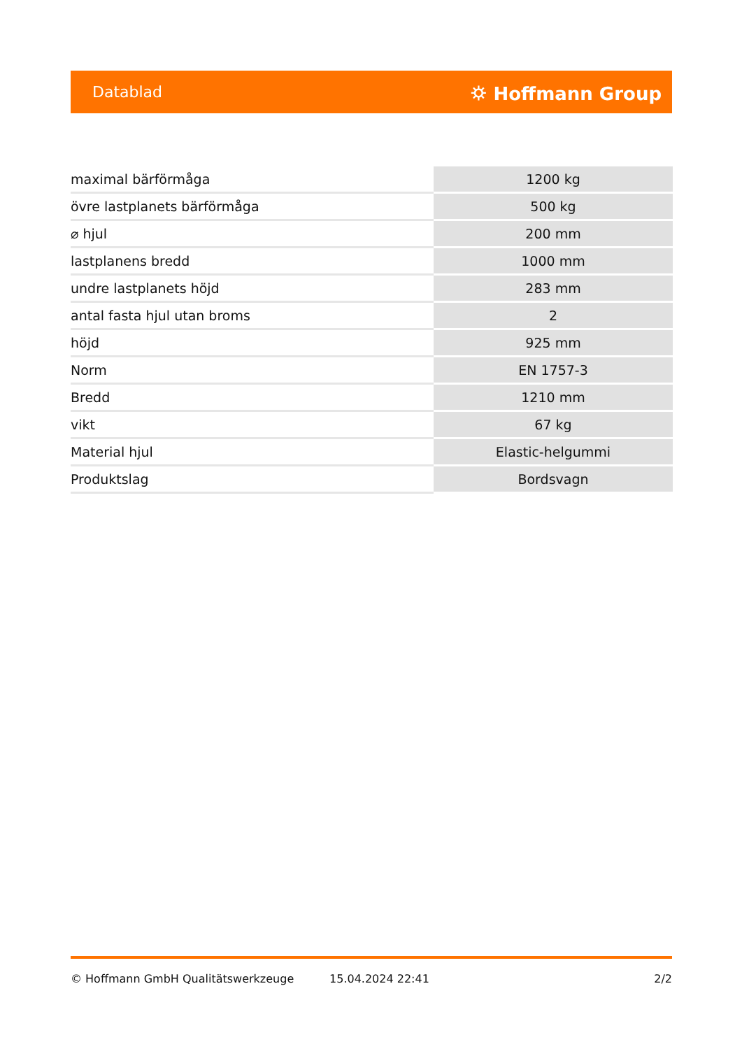Datablad ⛭ Hoffmann Group
| maximal bärförmåga | 1200 kg |
| övre lastplanets bärförmåga | 500 kg |
| ⌀ hjul | 200 mm |
| lastplanens bredd | 1000 mm |
| undre lastplanets höjd | 283 mm |
| antal fasta hjul utan broms | 2 |
| höjd | 925 mm |
| Norm | EN 1757-3 |
| Bredd | 1210 mm |
| vikt | 67 kg |
| Material hjul | Elastic-helgummi |
| Produktslag | Bordsvagn |
© Hoffmann GmbH Qualitätswerkzeuge 15.04.2024 22:41 2/2